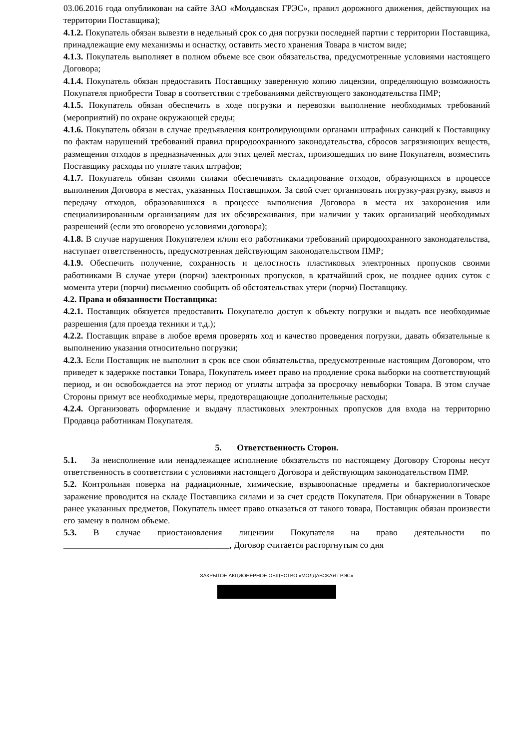03.06.2016 года опубликован на сайте ЗАО «Молдавская ГРЭС», правил дорожного движения, действующих на территории Поставщика);
4.1.2. Покупатель обязан вывезти в недельный срок со дня погрузки последней партии с территории Поставщика, принадлежащие ему механизмы и оснастку, оставить место хранения Товара в чистом виде;
4.1.3. Покупатель выполняет в полном объеме все свои обязательства, предусмотренные условиями настоящего Договора;
4.1.4. Покупатель обязан предоставить Поставщику заверенную копию лицензии, определяющую возможность Покупателя приобрести Товар в соответствии с требованиями действующего законодательства ПМР;
4.1.5. Покупатель обязан обеспечить в ходе погрузки и перевозки выполнение необходимых требований (мероприятий) по охране окружающей среды;
4.1.6. Покупатель обязан в случае предъявления контролирующими органами штрафных санкций к Поставщику по фактам нарушений требований правил природоохранного законодательства, сбросов загрязняющих веществ, размещения отходов в предназначенных для этих целей местах, произошедших по вине Покупателя, возместить Поставщику расходы по уплате таких штрафов;
4.1.7. Покупатель обязан своими силами обеспечивать складирование отходов, образующихся в процессе выполнения Договора в местах, указанных Поставщиком. За свой счет организовать погрузку-разгрузку, вывоз и передачу отходов, образовавшихся в процессе выполнения Договора в места их захоронения или специализированным организациям для их обезвреживания, при наличии у таких организаций необходимых разрешений (если это оговорено условиями договора);
4.1.8. В случае нарушения Покупателем и/или его работниками требований природоохранного законодательства, наступает ответственность, предусмотренная действующим законодательством ПМР;
4.1.9. Обеспечить получение, сохранность и целостность пластиковых электронных пропусков своими работниками В случае утери (порчи) электронных пропусков, в кратчайший срок, не позднее одних суток с момента утери (порчи) письменно сообщить об обстоятельствах утери (порчи) Поставщику.
4.2. Права и обязанности Поставщика:
4.2.1. Поставщик обязуется предоставить Покупателю доступ к объекту погрузки и выдать все необходимые разрешения (для проезда техники и т.д.);
4.2.2. Поставщик вправе в любое время проверять ход и качество проведения погрузки, давать обязательные к выполнению указания относительно погрузки;
4.2.3. Если Поставщик не выполнит в срок все свои обязательства, предусмотренные настоящим Договором, что приведет к задержке поставки Товара, Покупатель имеет право на продление срока выборки на соответствующий период, и он освобождается на этот период от уплаты штрафа за просрочку невыборки Товара. В этом случае Стороны примут все необходимые меры, предотвращающие дополнительные расходы;
4.2.4. Организовать оформление и выдачу пластиковых электронных пропусков для входа на территорию Продавца работникам Покупателя.
5. Ответственность Сторон.
5.1. За неисполнение или ненадлежащее исполнение обязательств по настоящему Договору Стороны несут ответственность в соответствии с условиями настоящего Договора и действующим законодательством ПМР.
5.2. Контрольная поверка на радиационные, химические, взрывоопасные предметы и бактериологическое заражение проводится на складе Поставщика силами и за счет средств Покупателя. При обнаружении в Товаре ранее указанных предметов, Покупатель имеет право отказаться от такого товара, Поставщик обязан произвести его замену в полном объеме.
5.3. В случае приостановления лицензии Покупателя на право деятельности по ______________________________________, Договор считается расторгнутым со дня
ЗАКРЫТОЕ АКЦИОНЕРНОЕ ОБЩЕСТВО «МОЛДАВСКАЯ ГРЭС»